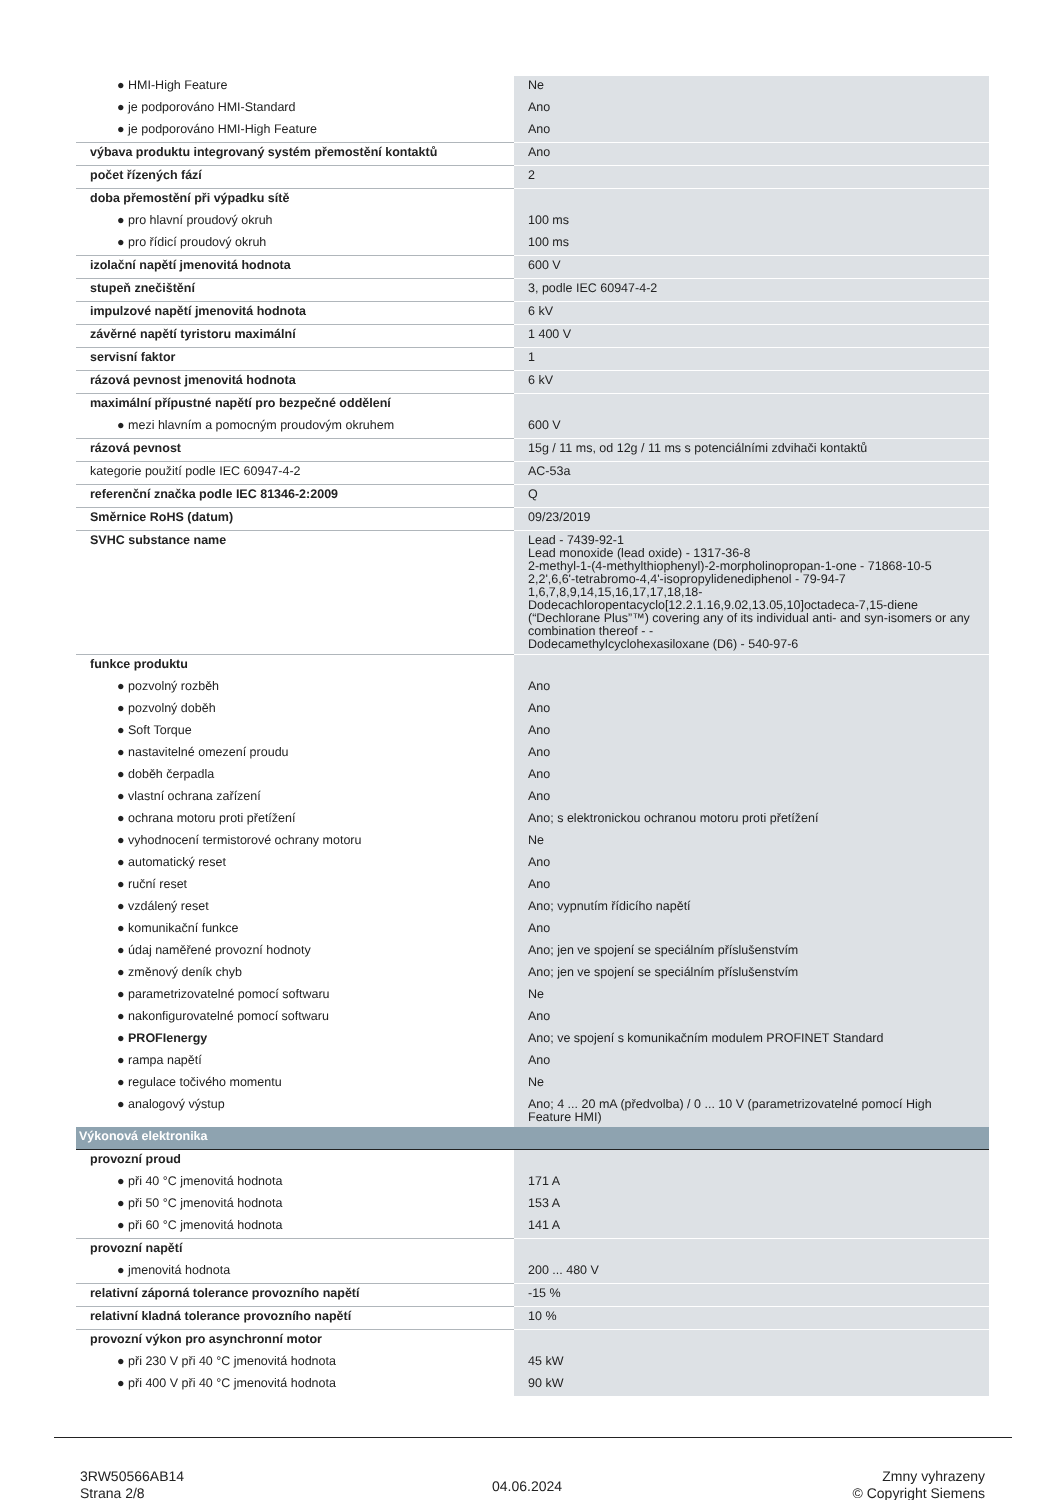| ● HMI-High Feature | Ne |
| ● je podporováno HMI-Standard | Ano |
| ● je podporováno HMI-High Feature | Ano |
| výbava produktu integrovaný systém přemostění kontaktů | Ano |
| počet řízených fází | 2 |
| doba přemostění při výpadku sítě | |
| ● pro hlavní proudový okruh | 100 ms |
| ● pro řídicí proudový okruh | 100 ms |
| izolační napětí jmenovitá hodnota | 600 V |
| stupeň znečištění | 3, podle IEC 60947-4-2 |
| impulzové napětí jmenovitá hodnota | 6 kV |
| závěrné napětí tyristoru maximální | 1 400 V |
| servisní faktor | 1 |
| rázová pevnost jmenovitá hodnota | 6 kV |
| maximální přípustné napětí pro bezpečné oddělení | |
| ● mezi hlavním a pomocným proudovým okruhem | 600 V |
| rázová pevnost | 15g / 11 ms, od 12g / 11 ms s potenciálními zdvihači kontaktů |
| kategorie použití podle IEC 60947-4-2 | AC-53a |
| referenční značka podle IEC 81346-2:2009 | Q |
| Směrnice RoHS (datum) | 09/23/2019 |
| SVHC substance name | Lead - 7439-92-1 Lead monoxide (lead oxide) - 1317-36-8 2-methyl-1-(4-methylthiophenyl)-2-morpholinopropan-1-one - 71868-10-5 2,2',6,6'-tetrabromo-4,4'-isopropylidenediphenol - 79-94-7 1,6,7,8,9,14,15,16,17,17,18,18- Dodecachloropentacyclo[12.2.1.16,9.02,13.05,10]octadeca-7,15-diene (“Dechlorane Plus”™) covering any of its individual anti- and syn-isomers or any combination thereof - - Dodecamethylcyclohexasiloxane (D6) - 540-97-6 |
| funkce produktu | |
| ● pozvolný rozběh | Ano |
| ● pozvolný doběh | Ano |
| ● Soft Torque | Ano |
| ● nastavitelné omezení proudu | Ano |
| ● doběh čerpadla | Ano |
| ● vlastní ochrana zařízení | Ano |
| ● ochrana motoru proti přetížení | Ano; s elektronickou ochranou motoru proti přetížení |
| ● vyhodnocení termistorové ochrany motoru | Ne |
| ● automatický reset | Ano |
| ● ruční reset | Ano |
| ● vzdálený reset | Ano; vypnutím řídicího napětí |
| ● komunikační funkce | Ano |
| ● údaj naměřené provozní hodnoty | Ano; jen ve spojení se speciálním příslušenstvím |
| ● změnový deník chyb | Ano; jen ve spojení se speciálním příslušenstvím |
| ● parametrizovatelné pomocí softwaru | Ne |
| ● nakonfigurovatelné pomocí softwaru | Ano |
| ● PROFIenergy | Ano; ve spojení s komunikačním modulem PROFINET Standard |
| ● rampa napětí | Ano |
| ● regulace točivého momentu | Ne |
| ● analogový výstup | Ano; 4 ... 20 mA (předvolba) / 0 ... 10 V (parametrizovatelné pomocí High Feature HMI) |
| Výkonová elektronika | |
| provozní proud | |
| ● při 40 °C jmenovitá hodnota | 171 A |
| ● při 50 °C jmenovitá hodnota | 153 A |
| ● při 60 °C jmenovitá hodnota | 141 A |
| provozní napětí | |
| ● jmenovitá hodnota | 200 ... 480 V |
| relativní záporná tolerance provozního napětí | -15 % |
| relativní kladná tolerance provozního napětí | 10 % |
| provozní výkon pro asynchronní motor | |
| ● při 230 V při 40 °C jmenovitá hodnota | 45 kW |
| ● při 400 V při 40 °C jmenovitá hodnota | 90 kW |
3RW50566AB14
Strana 2/8
04.06.2024
Zmny vyhrazeny
© Copyright Siemens